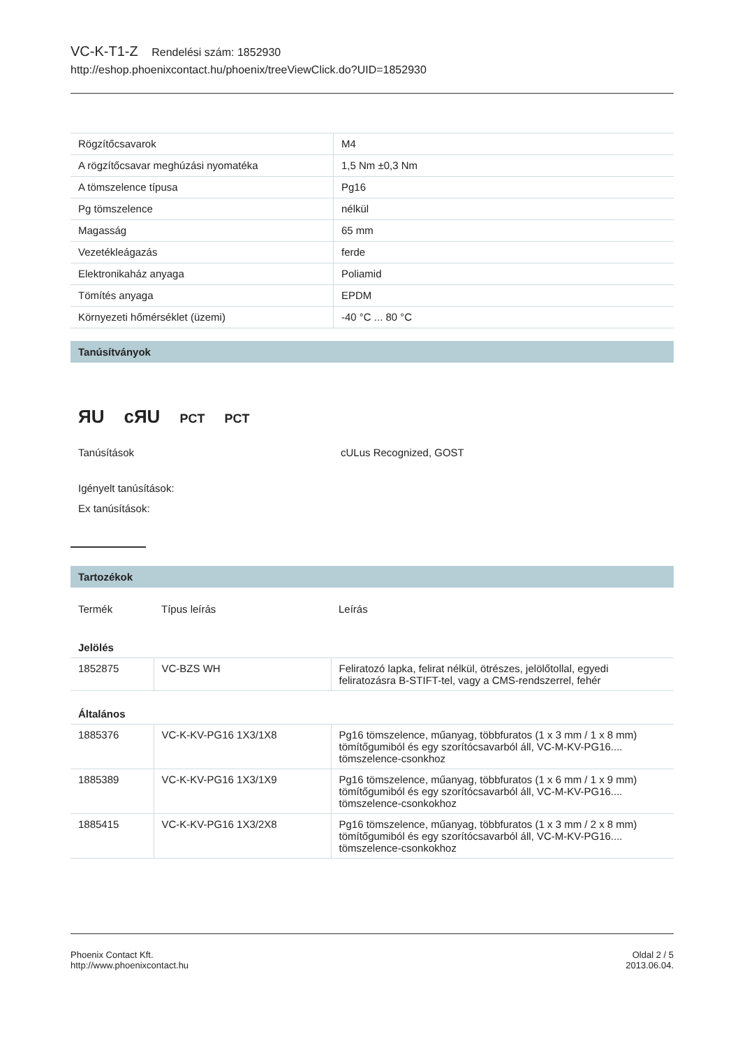VC-K-T1-Z Rendelési szám: 1852930
http://eshop.phoenixcontact.hu/phoenix/treeViewClick.do?UID=1852930
| Rögzítőcsavarok | M4 |
| A rögzítőcsavar meghúzási nyomatéka | 1,5 Nm ±0,3 Nm |
| A tömszelence típusa | Pg16 |
| Pg tömszelence | nélkül |
| Magasság | 65 mm |
| Vezetékleágazás | ferde |
| Elektronikaház anyaga | Poliamid |
| Tömítés anyaga | EPDM |
| Környezeti hőmérséklet (üzemi) | -40 °C ... 80 °C |
Tanúsítványok
ЯU cЯU PCT PCT
| Tanúsítások | cULus Recognized, GOST |
Igényelt tanúsítások:
Ex tanúsítások:
Tartozékok
| Termék | Típus leírás | Leírás |
| Jelölés | | |
| 1852875 | VC-BZS WH | Feliratozó lapka, felirat nélkül, ötrészes, jelölőtollal, egyedi feliratozásra B-STIFT-tel, vagy a CMS-rendszerrel, fehér |
| Általános | | |
| 1885376 | VC-K-KV-PG16 1X3/1X8 | Pg16 tömszelence, műanyag, többfuratos (1 x 3 mm / 1 x 8 mm) tömítőgumiból és egy szorítócsavarból áll, VC-M-KV-PG16.... tömszelence-csonkhoz |
| 1885389 | VC-K-KV-PG16 1X3/1X9 | Pg16 tömszelence, műanyag, többfuratos (1 x 6 mm / 1 x 9 mm) tömítőgumiból és egy szorítócsavarból áll, VC-M-KV-PG16.... tömszelence-csonkokhoz |
| 1885415 | VC-K-KV-PG16 1X3/2X8 | Pg16 tömszelence, műanyag, többfuratos (1 x 3 mm / 2 x 8 mm) tömítőgumiból és egy szorítócsavarból áll, VC-M-KV-PG16.... tömszelence-csonkokhoz |
Phoenix Contact Kft.
http://www.phoenixcontact.hu
Oldal 2 / 5
2013.06.04.